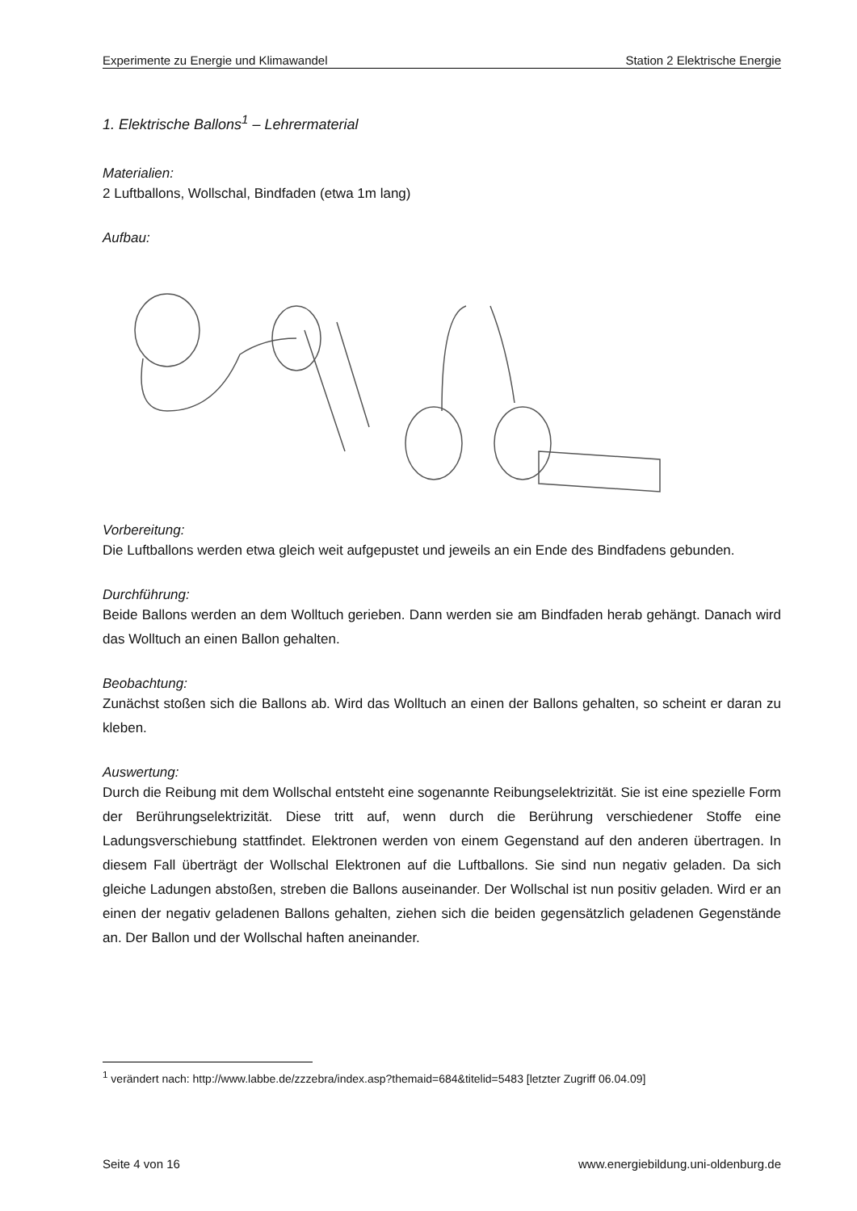Experimente zu Energie und Klimawandel Station 2 Elektrische Energie
1. Elektrische Ballons<sup>1</sup> – Lehrermaterial
Materialien:
2 Luftballons, Wollschal, Bindfaden (etwa 1m lang)
Aufbau:
Vorbereitung:
Die Luftballons werden etwa gleich weit aufgepustet und jeweils an ein Ende des Bindfadens gebunden.
Durchführung:
Beide Ballons werden an dem Wolltuch gerieben. Dann werden sie am Bindfaden herab gehängt. Danach wird das Wolltuch an einen Ballon gehalten.
Beobachtung:
Zunächst stoßen sich die Ballons ab. Wird das Wolltuch an einen der Ballons gehalten, so scheint er daran zu kleben.
Auswertung:
Durch die Reibung mit dem Wollschal entsteht eine sogenannte Reibungselektrizität. Sie ist eine spezielle Form der Berührungselektrizität. Diese tritt auf, wenn durch die Berührung verschiedener Stoffe eine Ladungsverschiebung stattfindet. Elektronen werden von einem Gegenstand auf den anderen übertragen. In diesem Fall überträgt der Wollschal Elektronen auf die Luftballons. Sie sind nun negativ geladen. Da sich gleiche Ladungen abstoßen, streben die Ballons auseinander. Der Wollschal ist nun positiv geladen. Wird er an einen der negativ geladenen Ballons gehalten, ziehen sich die beiden gegensätzlich geladenen Gegenstände an. Der Ballon und der Wollschal haften aneinander.
<sup>1</sup> verändert nach: http://www.labbe.de/zzzebra/index.asp?themaid=684&titelid=5483 [letzter Zugriff 06.04.09]
Seite 4 von 16 www.energiebildung.uni-oldenburg.de